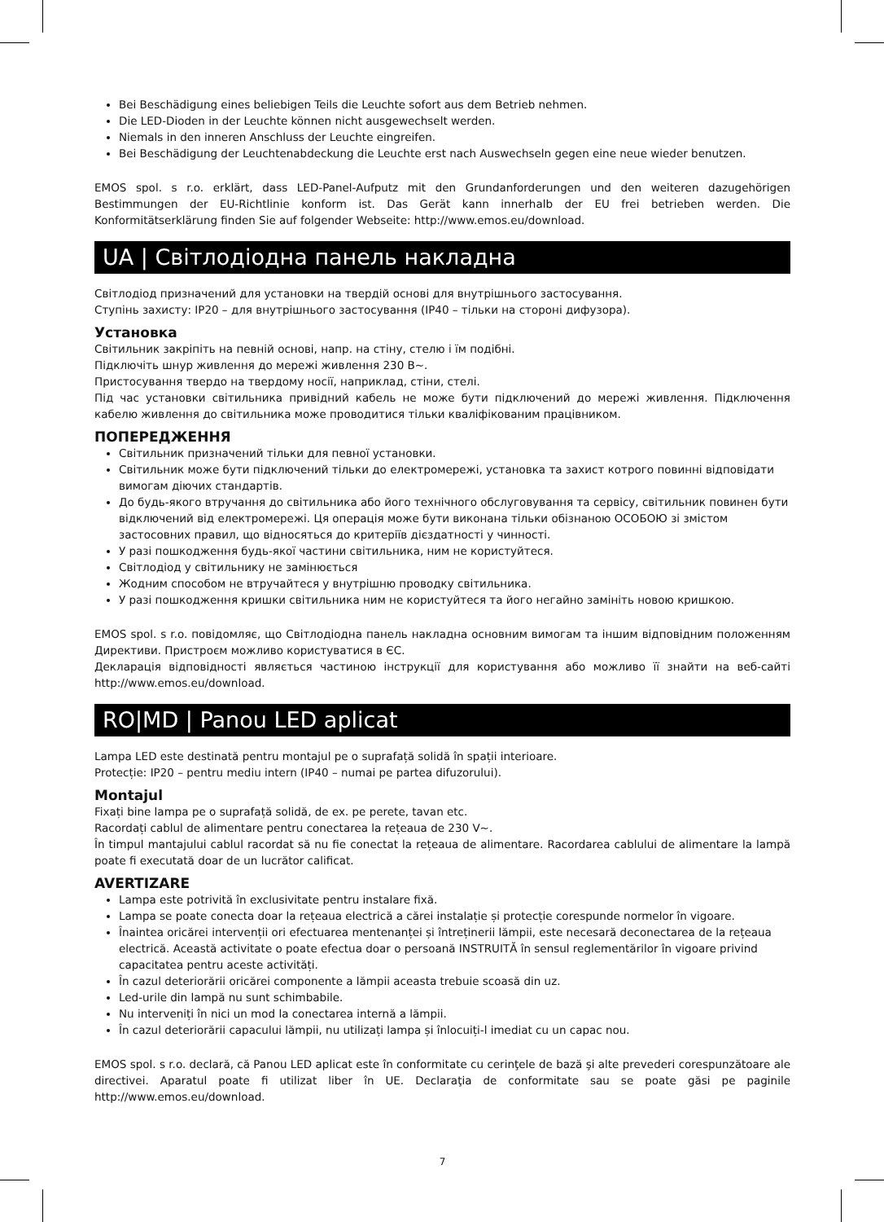Bei Beschädigung eines beliebigen Teils die Leuchte sofort aus dem Betrieb nehmen.
Die LED-Dioden in der Leuchte können nicht ausgewechselt werden.
Niemals in den inneren Anschluss der Leuchte eingreifen.
Bei Beschädigung der Leuchtenabdeckung die Leuchte erst nach Auswechseln gegen eine neue wieder benutzen.
EMOS spol. s r.o. erklärt, dass LED-Panel-Aufputz mit den Grundanforderungen und den weiteren dazugehörigen Bestimmungen der EU-Richtlinie konform ist. Das Gerät kann innerhalb der EU frei betrieben werden. Die Konformitätserklärung finden Sie auf folgender Webseite: http://www.emos.eu/download.
UA | Світлодіодна панель накладна
Світлодіод призначений для установки на твердій основі для внутрішнього застосування.
Ступінь захисту: IP20 – для внутрішнього застосування (IP40 – тільки на стороні дифузора).
Установка
Світильник закріпіть на певній основі, напр. на стіну, стелю і їм подібні.
Підключіть шнур живлення до мережі живлення 230 В~.
Пристосування твердо на твердому носії, наприклад, стіни, стелі.
Під час установки світильника привідний кабель не може бути підключений до мережі живлення. Підключення кабелю живлення до світильника може проводитися тільки кваліфікованим працівником.
ПОПЕРЕДЖЕННЯ
Світильник призначений тільки для певної установки.
Світильник може бути підключений тільки до електромережі, установка та захист котрого повинні відповідати вимогам діючих стандартів.
До будь-якого втручання до світильника або його технічного обслуговування та сервісу, світильник повинен бути відключений від електромережі. Ця операція може бути виконана тільки обізнаною ОСОБОЮ зі змістом застосовних правил, що відносяться до критеріїв дієздатності у чинності.
У разі пошкодження будь-якої частини світильника, ним не користуйтеся.
Світлодіод у світильнику не замінюється
Жодним способом не втручайтеся у внутрішню проводку світильника.
У разі пошкодження кришки світильника ним не користуйтеся та його негайно замініть новою кришкою.
EMOS spol. s r.o. повідомляє, що Світлодіодна панель накладна основним вимогам та іншим відповідним положенням Директиви. Пристроєм можливо користуватися в ЄС.
Декларація відповідності являється частиною інструкції для користування або можливо її знайти на веб-сайті http://www.emos.eu/download.
RO|MD | Panou LED aplicat
Lampa LED este destinată pentru montajul pe o suprafață solidă în spații interioare.
Protecție: IP20 – pentru mediu intern (IP40 – numai pe partea difuzorului).
Montajul
Fixați bine lampa pe o suprafață solidă, de ex. pe perete, tavan etc.
Racordați cablul de alimentare pentru conectarea la rețeaua de 230 V~.
În timpul mantajului cablul racordat să nu fie conectat la rețeaua de alimentare. Racordarea cablului de alimentare la lampă poate fi executată doar de un lucrător calificat.
AVERTIZARE
Lampa este potrivită în exclusivitate pentru instalare fixă.
Lampa se poate conecta doar la rețeaua electrică a cărei instalație și protecție corespunde normelor în vigoare.
Înaintea oricărei intervenții ori efectuarea mentenanței și întreținerii lămpii, este necesară deconectarea de la rețeaua electrică. Această activitate o poate efectua doar o persoană INSTRUITĂ în sensul reglementărilor în vigoare privind capacitatea pentru aceste activități.
În cazul deteriorării oricărei componente a lămpii aceasta trebuie scoasă din uz.
Led-urile din lampă nu sunt schimbabile.
Nu interveniți în nici un mod la conectarea internă a lămpii.
În cazul deteriorării capacului lămpii, nu utilizați lampa și înlocuiți-l imediat cu un capac nou.
EMOS spol. s r.o. declară, că Panou LED aplicat este în conformitate cu cerinţele de bază şi alte prevederi corespunzătoare ale directivei. Aparatul poate fi utilizat liber în UE. Declaraţia de conformitate sau se poate găsi pe paginile http://www.emos.eu/download.
7